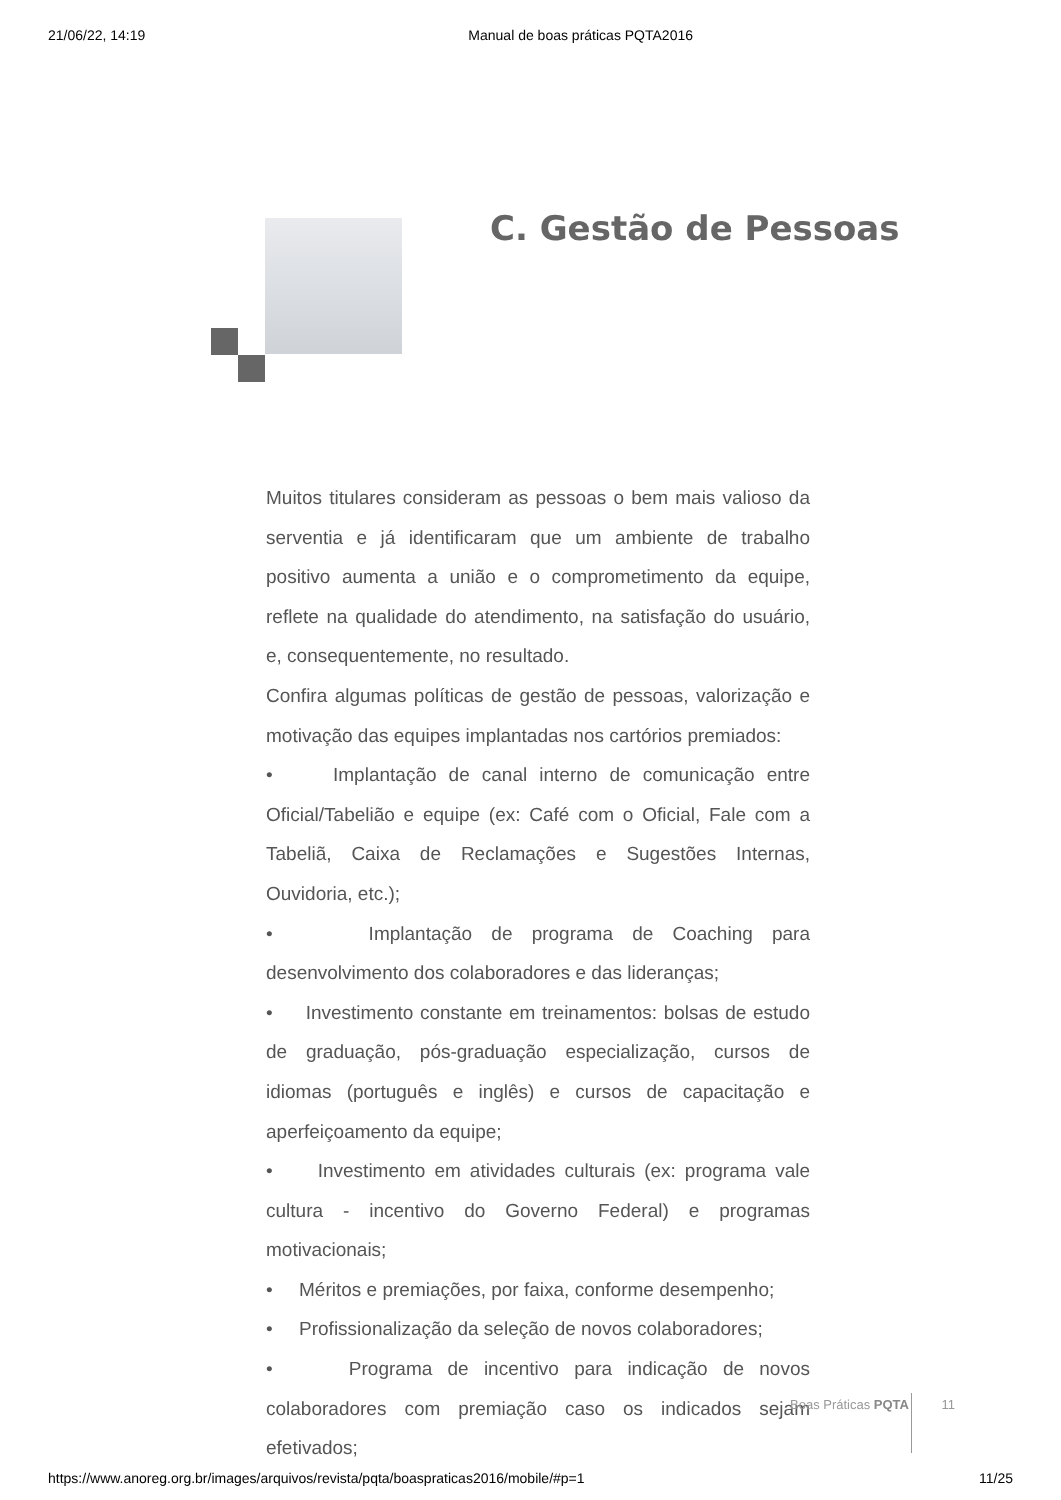21/06/22, 14:19 Manual de boas práticas PQTA2016
C. Gestão de Pessoas
Muitos titulares consideram as pessoas o bem mais valioso da serventia e já identificaram que um ambiente de trabalho positivo aumenta a união e o comprometimento da equipe, reflete na qualidade do atendimento, na satisfação do usuário, e, consequentemente, no resultado.
Confira algumas políticas de gestão de pessoas, valorização e motivação das equipes implantadas nos cartórios premiados:
• Implantação de canal interno de comunicação entre Oficial/Tabelião e equipe (ex: Café com o Oficial, Fale com a Tabeliã, Caixa de Reclamações e Sugestões Internas, Ouvidoria, etc.);
• Implantação de programa de Coaching para desenvolvimento dos colaboradores e das lideranças;
• Investimento constante em treinamentos: bolsas de estudo de graduação, pós-graduação especialização, cursos de idiomas (português e inglês) e cursos de capacitação e aperfeiçoamento da equipe;
• Investimento em atividades culturais (ex: programa vale cultura - incentivo do Governo Federal) e programas motivacionais;
• Méritos e premiações, por faixa, conforme desempenho;
• Profissionalização da seleção de novos colaboradores;
• Programa de incentivo para indicação de novos colaboradores com premiação caso os indicados sejam efetivados;
Boas Práticas PQTA 11
https://www.anoreg.org.br/images/arquivos/revista/pqta/boaspraticas2016/mobile/#p=1 11/25